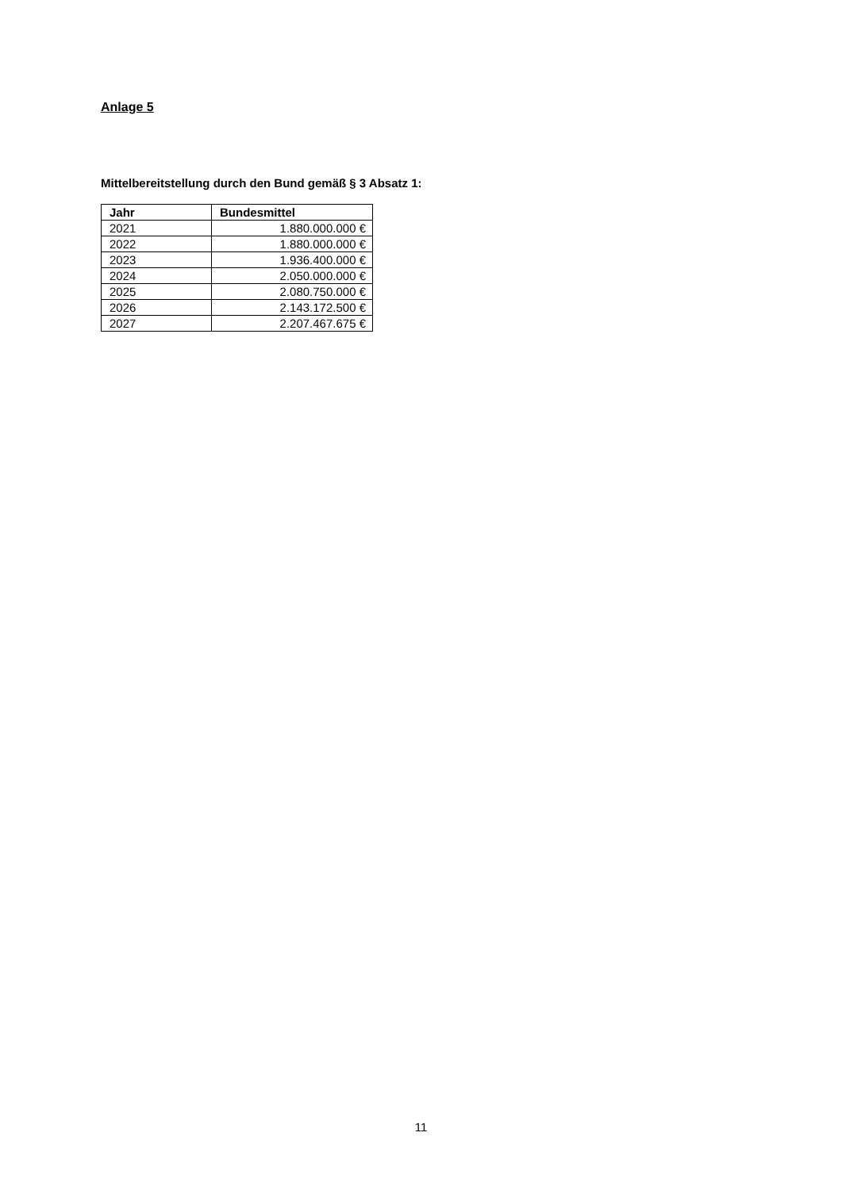Anlage 5
Mittelbereitstellung durch den Bund gemäß § 3 Absatz 1:
| Jahr | Bundesmittel |
| --- | --- |
| 2021 | 1.880.000.000 € |
| 2022 | 1.880.000.000 € |
| 2023 | 1.936.400.000 € |
| 2024 | 2.050.000.000 € |
| 2025 | 2.080.750.000 € |
| 2026 | 2.143.172.500 € |
| 2027 | 2.207.467.675 € |
11